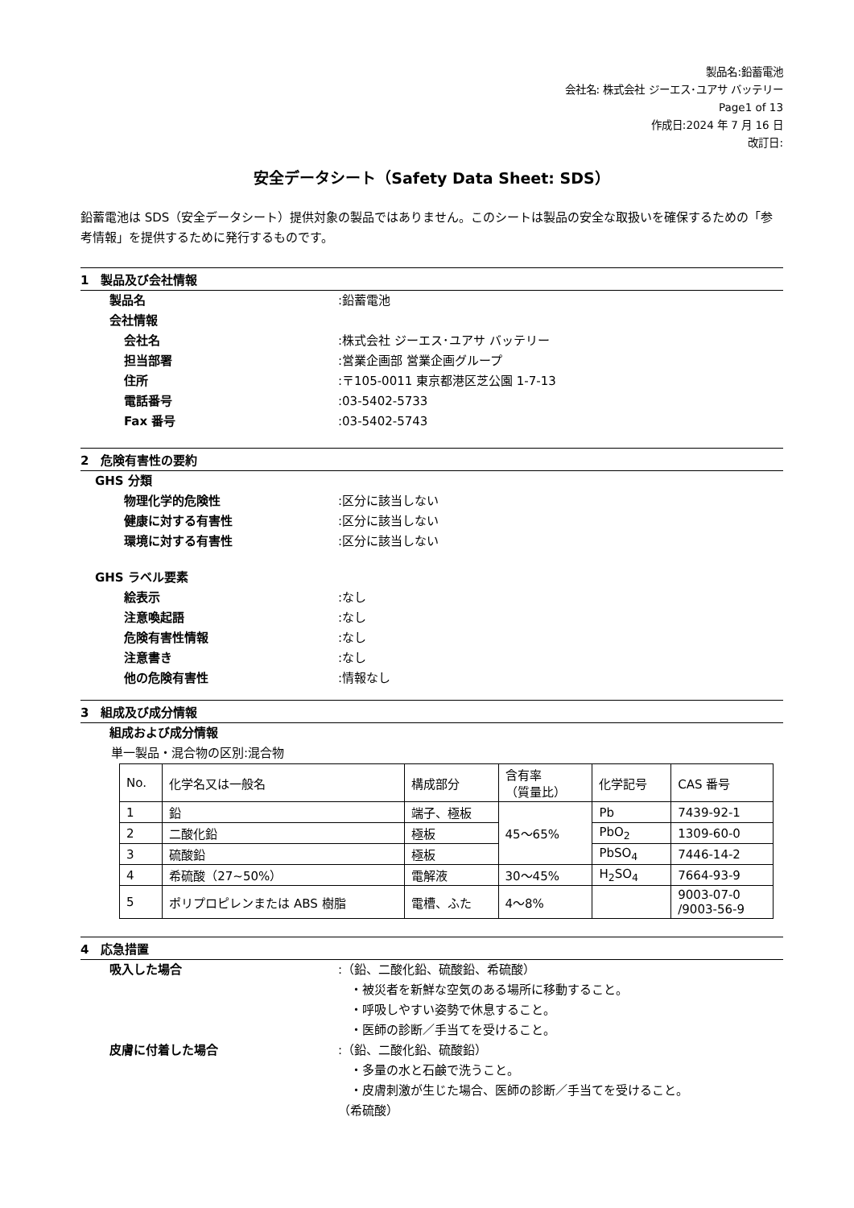製品名:鉛蓄電池
会社名: 株式会社 ジーエス･ユアサ バッテリー
Page1 of 13
作成日:2024 年 7 月 16 日
改訂日:
安全データシート（Safety Data Sheet: SDS）
鉛蓄電池は SDS（安全データシート）提供対象の製品ではありません。このシートは製品の安全な取扱いを確保するための「参考情報」を提供するために発行するものです。
1　製品及び会社情報
製品名 :鉛蓄電池
会社情報
会社名 :株式会社 ジーエス･ユアサ バッテリー
担当部署 :営業企画部 営業企画グループ
住所 :〒105-0011 東京都港区芝公園 1-7-13
電話番号 :03-5402-5733
Fax 番号 :03-5402-5743
2　危険有害性の要約
GHS 分類
物理化学的危険性 :区分に該当しない
健康に対する有害性 :区分に該当しない
環境に対する有害性 :区分に該当しない
GHS ラベル要素
絵表示 :なし
注意喚起語 :なし
危険有害性情報 :なし
注意書き :なし
他の危険有害性 :情報なし
3　組成及び成分情報
組成および成分情報
単一製品・混合物の区別:混合物
| No. | 化学名又は一般名 | 構成部分 | 含有率 （質量比） | 化学記号 | CAS 番号 |
| --- | --- | --- | --- | --- | --- |
| 1 | 鉛 | 端子、極板 | 45～65% | Pb | 7439-92-1 |
| 2 | 二酸化鉛 | 極板 | | PbO<sub>2</sub> | 1309-60-0 |
| 3 | 硫酸鉛 | 極板 | | PbSO<sub>4</sub> | 7446-14-2 |
| 4 | 希硫酸（27~50%） | 電解液 | 30～45% | H<sub>2</sub>SO<sub>4</sub> | 7664-93-9 |
| 5 | ポリプロピレンまたは ABS 樹脂 | 電槽、ふた | 4～8% | | 9003-07-0 /9003-56-9 |
4　応急措置
吸入した場合 :（鉛、二酸化鉛、硫酸鉛、希硫酸）
　・被災者を新鮮な空気のある場所に移動すること。
　・呼吸しやすい姿勢で休息すること。
　・医師の診断／手当てを受けること。
皮膚に付着した場合 :（鉛、二酸化鉛、硫酸鉛）
　・多量の水と石鹸で洗うこと。
　・皮膚刺激が生じた場合、医師の診断／手当てを受けること。
（希硫酸）